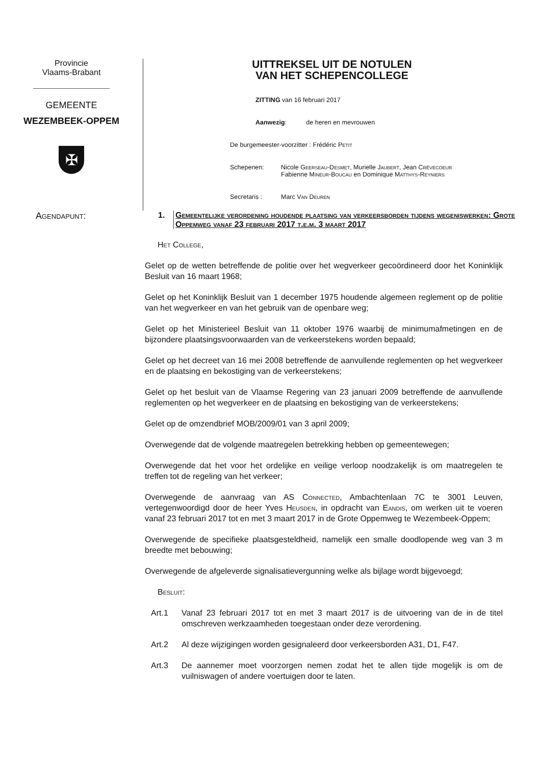Provincie
Vlaams-Brabant
GEMEENTE
WEZEMBEEK-OPPEM
✠
UITTREKSEL UIT DE NOTULEN
VAN HET SCHEPENCOLLEGE
ZITTING van 16 februari 2017
Aanwezig: de heren en mevrouwen
De burgemeester-voorzitter : Frédéric Petit
Schepenen: Nicole Geerseau-Desmet, Murielle Jaubert, Jean Crêvecoeur
Fabienne Mineur-Boucau en Dominique Matthys-Reyniers
Secretaris : Marc Van Deuren
Agendapunt: 1. Gemeentelijke verordening houdende plaatsing van verkeersborden tijdens wegeniswerken: Grote Oppemweg vanaf 23 februari 2017 t.e.m. 3 maart 2017
Het College,
Gelet op de wetten betreffende de politie over het wegverkeer gecoördineerd door het Koninklijk Besluit van 16 maart 1968;
Gelet op het Koninklijk Besluit van 1 december 1975 houdende algemeen reglement op de politie van het wegverkeer en van het gebruik van de openbare weg;
Gelet op het Ministerieel Besluit van 11 oktober 1976 waarbij de minimumafmetingen en de bijzondere plaatsingsvoorwaarden van de verkeerstekens worden bepaald;
Gelet op het decreet van 16 mei 2008 betreffende de aanvullende reglementen op het wegverkeer en de plaatsing en bekostiging van de verkeerstekens;
Gelet op het besluit van de Vlaamse Regering van 23 januari 2009 betreffende de aanvullende reglementen op het wegverkeer en de plaatsing en bekostiging van de verkeerstekens;
Gelet op de omzendbrief MOB/2009/01 van 3 april 2009;
Overwegende dat de volgende maatregelen betrekking hebben op gemeentewegen;
Overwegende dat het voor het ordelijke en veilige verloop noodzakelijk is om maatregelen te treffen tot de regeling van het verkeer;
Overwegende de aanvraag van AS Connected, Ambachtenlaan 7C te 3001 Leuven, vertegenwoordigd door de heer Yves Heusden, in opdracht van Eandis, om werken uit te voeren vanaf 23 februari 2017 tot en met 3 maart 2017 in de Grote Oppemweg te Wezembeek-Oppem;
Overwegende de specifieke plaatsgesteldheid, namelijk een smalle doodlopende weg van 3 m breedte met bebouwing;
Overwegende de afgeleverde signalisatievergunning welke als bijlage wordt bijgevoegd;
Besluit:
Art.1 Vanaf 23 februari 2017 tot en met 3 maart 2017 is de uitvoering van de in de titel omschreven werkzaamheden toegestaan onder deze verordening.
Art.2 Al deze wijzigingen worden gesignaleerd door verkeersborden A31, D1, F47.
Art.3 De aannemer moet voorzorgen nemen zodat het te allen tijde mogelijk is om de vuilniswagen of andere voertuigen door te laten.